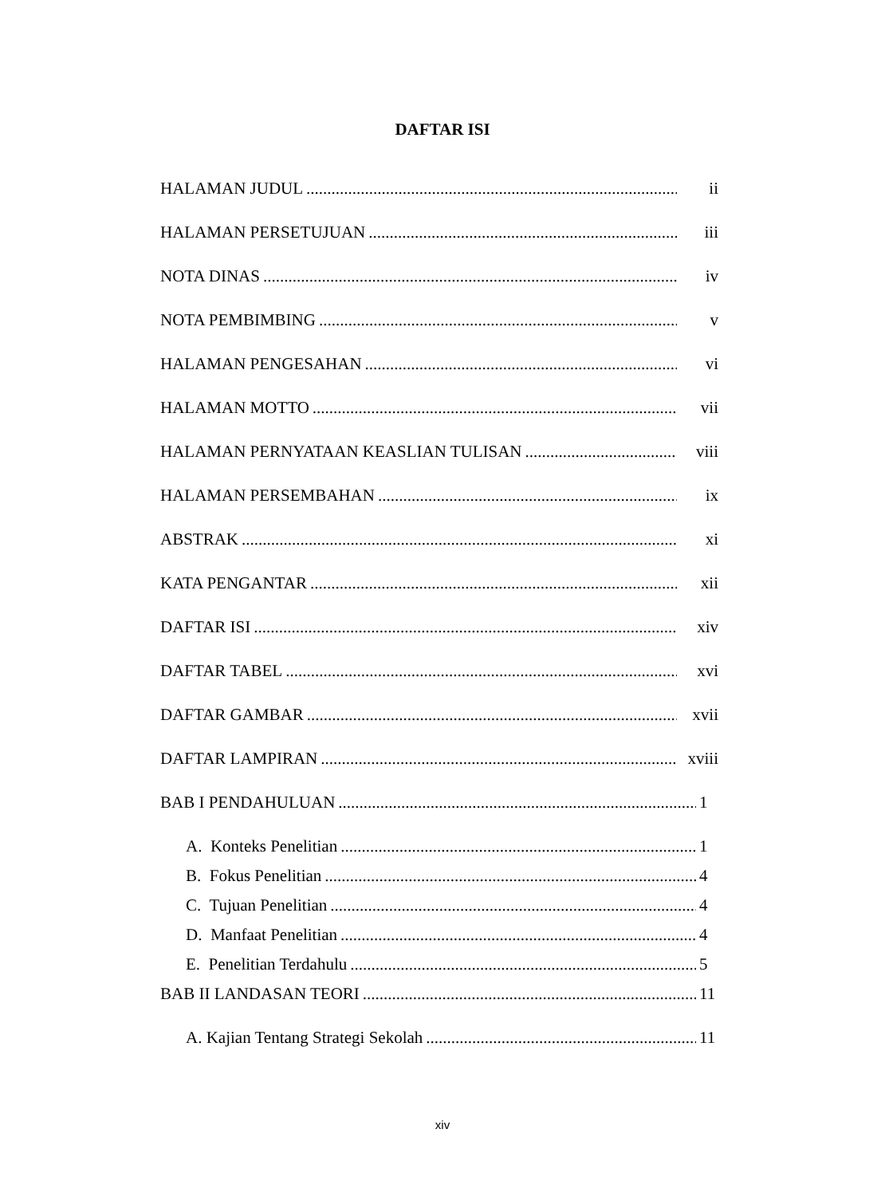DAFTAR ISI
HALAMAN JUDUL ii
HALAMAN PERSETUJUAN iii
NOTA DINAS iv
NOTA PEMBIMBING v
HALAMAN PENGESAHAN vi
HALAMAN MOTTO vii
HALAMAN PERNYATAAN KEASLIAN TULISAN viii
HALAMAN PERSEMBAHAN ix
ABSTRAK xi
KATA PENGANTAR xii
DAFTAR ISI xiv
DAFTAR TABEL xvi
DAFTAR GAMBAR xvii
DAFTAR LAMPIRAN xviii
BAB I PENDAHULUAN 1
A. Konteks Penelitian 1
B. Fokus Penelitian 4
C. Tujuan Penelitian 4
D. Manfaat Penelitian 4
E. Penelitian Terdahulu 5
BAB II LANDASAN TEORI 11
A. Kajian Tentang Strategi Sekolah 11
xiv